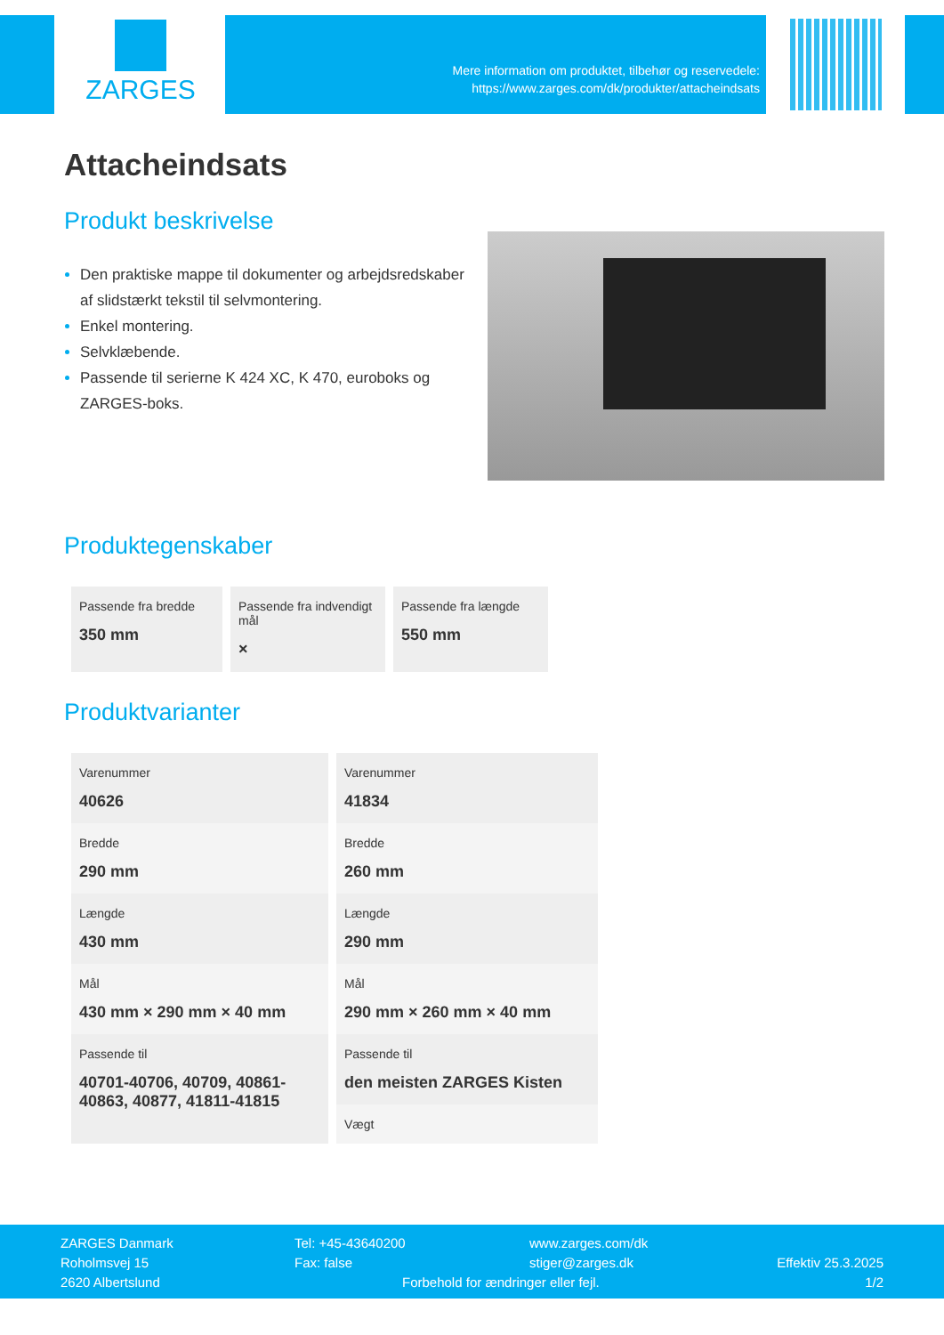ZARGES
Mere information om produktet, tilbehør og reservedele:
https://www.zarges.com/dk/produkter/attacheindsats
Attacheindsats
Produkt beskrivelse
Den praktiske mappe til dokumenter og arbejdsredskaber af slidstærkt tekstil til selvmontering.
Enkel montering.
Selvklæbende.
Passende til serierne K 424 XC, K 470, euroboks og ZARGES-boks.
Produktegenskaber
| Passende fra bredde 350 mm | Passende fra indvendigt mål × | Passende fra længde 550 mm |
Produktvarianter
| Varenummer 40626 | Varenummer 41834 |
| Bredde 290 mm | Bredde 260 mm |
| Længde 430 mm | Længde 290 mm |
| Mål 430 mm × 290 mm × 40 mm | Mål 290 mm × 260 mm × 40 mm |
| Passende til 40701-40706, 40709, 40861-40863, 40877, 41811-41815 | Passende til den meisten ZARGES Kisten |
| | Vægt |
ZARGES Danmark
Roholmsvej 15
2620 Albertslund
Tel: +45-43640200
Fax: false
www.zarges.com/dk
stiger@zarges.dk
Forbehold for ændringer eller fejl.
Effektiv 25.3.2025
1/2